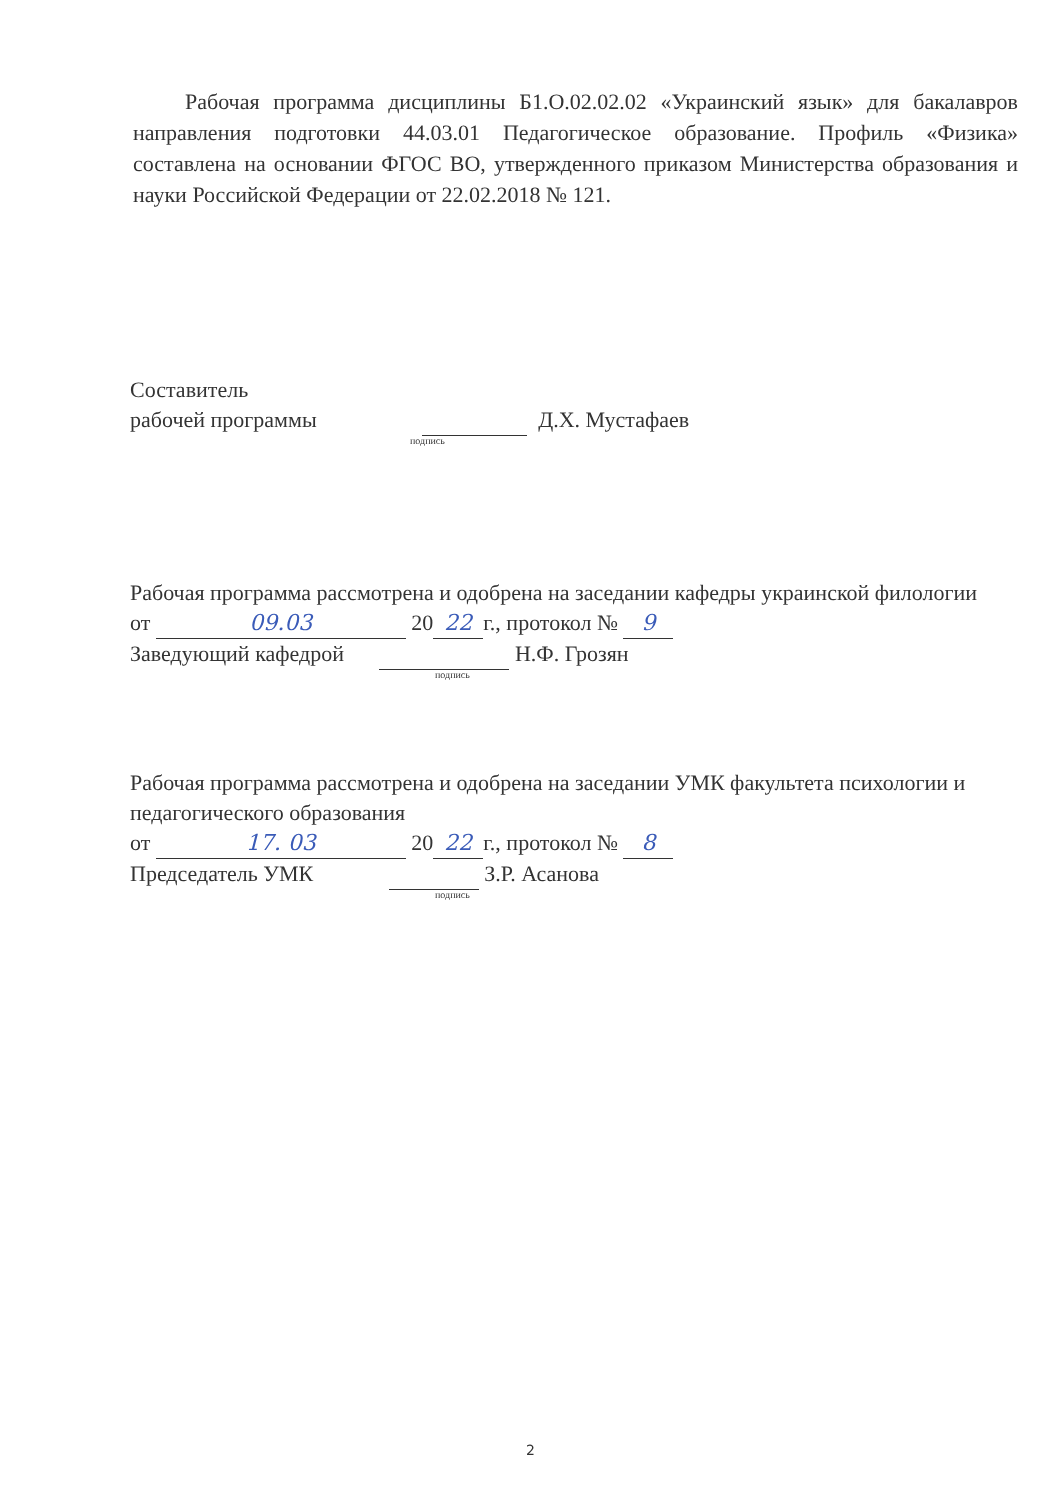Рабочая программа дисциплины Б1.О.02.02.02 «Украинский язык» для бакалавров направления подготовки 44.03.01 Педагогическое образование. Профиль «Физика» составлена на основании ФГОС ВО, утвержденного приказом Министерства образования и науки Российской Федерации от 22.02.2018 № 121.
Составитель
рабочей программы Д.Х. Мустафаев
подпись
Рабочая программа рассмотрена и одобрена на заседании кафедры украинской филологии
от 09.03 20 22 г., протокол № 9
Заведующий кафедрой Н.Ф. Грозян
подпись
Рабочая программа рассмотрена и одобрена на заседании УМК факультета психологии и педагогического образования
от 17. 03 20 22 г., протокол № 8
Председатель УМК З.Р. Асанова
подпись
2